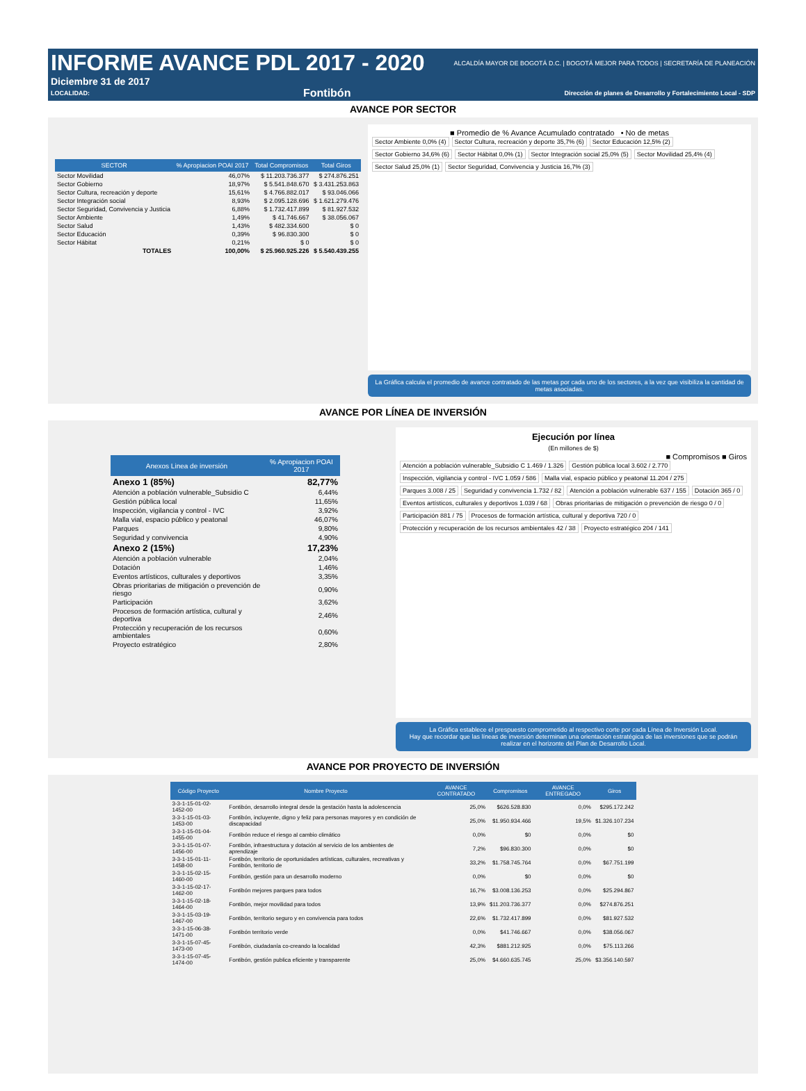INFORME AVANCE PDL 2017 - 2020
ALCALDÍA MAYOR DE BOGOTÁ D.C. | BOGOTÁ MEJOR PARA TODOS | SECRETARÍA DE PLANEACIÓN
Diciembre 31 de 2017
LOCALIDAD: Fontibón Dirección de planes de Desarrollo y Fortalecimiento Local - SDP
AVANCE POR SECTOR
| SECTOR | % Apropiacion POAI 2017 | Total Compromisos | Total Giros |
| --- | --- | --- | --- |
| Sector Movilidad | 46,07% | $ 11.203.736.377 | $ 274.876.251 |
| Sector Gobierno | 18,97% | $ 5.541.848.670 | $ 3.431.253.863 |
| Sector Cultura, recreación y deporte | 15,61% | $ 4.766.882.017 | $ 93.046.066 |
| Sector Integración social | 8,93% | $ 2.095.128.696 | $ 1.621.279.476 |
| Sector Seguridad, Convivencia y Justicia | 6,88% | $ 1.732.417.899 | $ 81.927.532 |
| Sector Ambiente | 1,49% | $ 41.746.667 | $ 38.056.067 |
| Sector Salud | 1,43% | $ 482.334.600 | $ 0 |
| Sector Educación | 0,39% | $ 96.830.300 | $ 0 |
| Sector Hábitat | 0,21% | $ 0 | $ 0 |
| TOTALES | 100,00% | $ 25.960.925.226 | $ 5.540.439.255 |
■ Promedio de % Avance Acumulado contratado • No de metas
Sector Ambiente 0,0% (4) Sector Cultura, recreación y deporte 35,7% (6) Sector Educación 12,5% (2) Sector Gobierno 34,6% (6) Sector Hábitat 0,0% (1) Sector Integración social 25,0% (5) Sector Movilidad 25,4% (4) Sector Salud 25,0% (1) Sector Seguridad, Convivencia y Justicia 16,7% (3)
La Gráfica calcula el promedio de avance contratado de las metas por cada uno de los sectores, a la vez que visibiliza la cantidad de metas asociadas.
AVANCE POR LÍNEA DE INVERSIÓN
| Anexos Linea de inversión | % Apropiacion POAI 2017 |
| --- | --- |
| Anexo 1 (85%) | 82,77% |
| Atención a población vulnerable_Subsidio C | 6,44% |
| Gestión pública local | 11,65% |
| Inspección, vigilancia y control - IVC | 3,92% |
| Malla vial, espacio público y peatonal | 46,07% |
| Parques | 9,80% |
| Seguridad y convivencia | 4,90% |
| Anexo 2 (15%) | 17,23% |
| Atención a población vulnerable | 2,04% |
| Dotación | 1,46% |
| Eventos artísticos, culturales y deportivos | 3,35% |
| Obras prioritarias de mitigación o prevención de riesgo | 0,90% |
| Participación | 3,62% |
| Procesos de formación artística, cultural y deportiva | 2,46% |
| Protección y recuperación de los recursos ambientales | 0,60% |
| Proyecto estratégico | 2,80% |
Ejecución por línea
(En millones de $)
■ Compromisos ■ Giros
Atención a población vulnerable_Subsidio C 1.469 / 1.326 Gestión pública local 3.602 / 2.770 Inspección, vigilancia y control - IVC 1.059 / 586 Malla vial, espacio público y peatonal 11.204 / 275 Parques 3.008 / 25 Seguridad y convivencia 1.732 / 82 Atención a población vulnerable 637 / 155 Dotación 365 / 0 Eventos artísticos, culturales y deportivos 1.039 / 68 Obras prioritarias de mitigación o prevención de riesgo 0 / 0 Participación 881 / 75 Procesos de formación artística, cultural y deportiva 720 / 0 Protección y recuperación de los recursos ambientales 42 / 38 Proyecto estratégico 204 / 141
La Gráfica establece el prespuesto comprometido al respectivo corte por cada Línea de Inversión Local.
Hay que recordar que las líneas de inversión determinan una orientación estratégica de las inversiones que se podrán realizar en el horizonte del Plan de Desarrollo Local.
AVANCE POR PROYECTO DE INVERSIÓN
| Código Proyecto | Nombre Proyecto | AVANCE CONTRATADO | Compromisos | AVANCE ENTREGADO | Giros |
| --- | --- | --- | --- | --- | --- |
| 3-3-1-15-01-02-1452-00 | Fontibón, desarrollo integral desde la gestación hasta la adolescencia | 25,0% | $626.528.830 | 0,0% | $295.172.242 |
| 3-3-1-15-01-03-1453-00 | Fontibón, incluyente, digno y feliz para personas mayores y en condición de discapacidad | 25,0% | $1.950.934.466 | 19,5% | $1.326.107.234 |
| 3-3-1-15-01-04-1455-00 | Fontibón reduce el riesgo al cambio climático | 0,0% | $0 | 0,0% | $0 |
| 3-3-1-15-01-07-1456-00 | Fontibón, infraestructura y dotación al servicio de los ambientes de aprendizaje | 7,2% | $96.830.300 | 0,0% | $0 |
| 3-3-1-15-01-11-1458-00 | Fontibón, territorio de oportunidades artísticas, culturales, recreativas y Fontibón, territorio de | 33,2% | $1.758.745.764 | 0,0% | $67.751.199 |
| 3-3-1-15-02-15-1460-00 | Fontibón, gestión para un desarrollo moderno | 0,0% | $0 | 0,0% | $0 |
| 3-3-1-15-02-17-1462-00 | Fontibón mejores parques para todos | 16,7% | $3.008.136.253 | 0,0% | $25.294.867 |
| 3-3-1-15-02-18-1464-00 | Fontibón, mejor movilidad para todos | 13,9% | $11.203.736.377 | 0,0% | $274.876.251 |
| 3-3-1-15-03-19-1467-00 | Fontibón, territorio seguro y en convivencia para todos | 22,6% | $1.732.417.899 | 0,0% | $81.927.532 |
| 3-3-1-15-06-38-1471-00 | Fontibón territorio verde | 0,0% | $41.746.667 | 0,0% | $38.056.067 |
| 3-3-1-15-07-45-1473-00 | Fontibón, ciudadanía co-creando la localidad | 42,3% | $881.212.925 | 0,0% | $75.113.266 |
| 3-3-1-15-07-45-1474-00 | Fontibón, gestión publica eficiente y transparente | 25,0% | $4.660.635.745 | 25,0% | $3.356.140.597 |